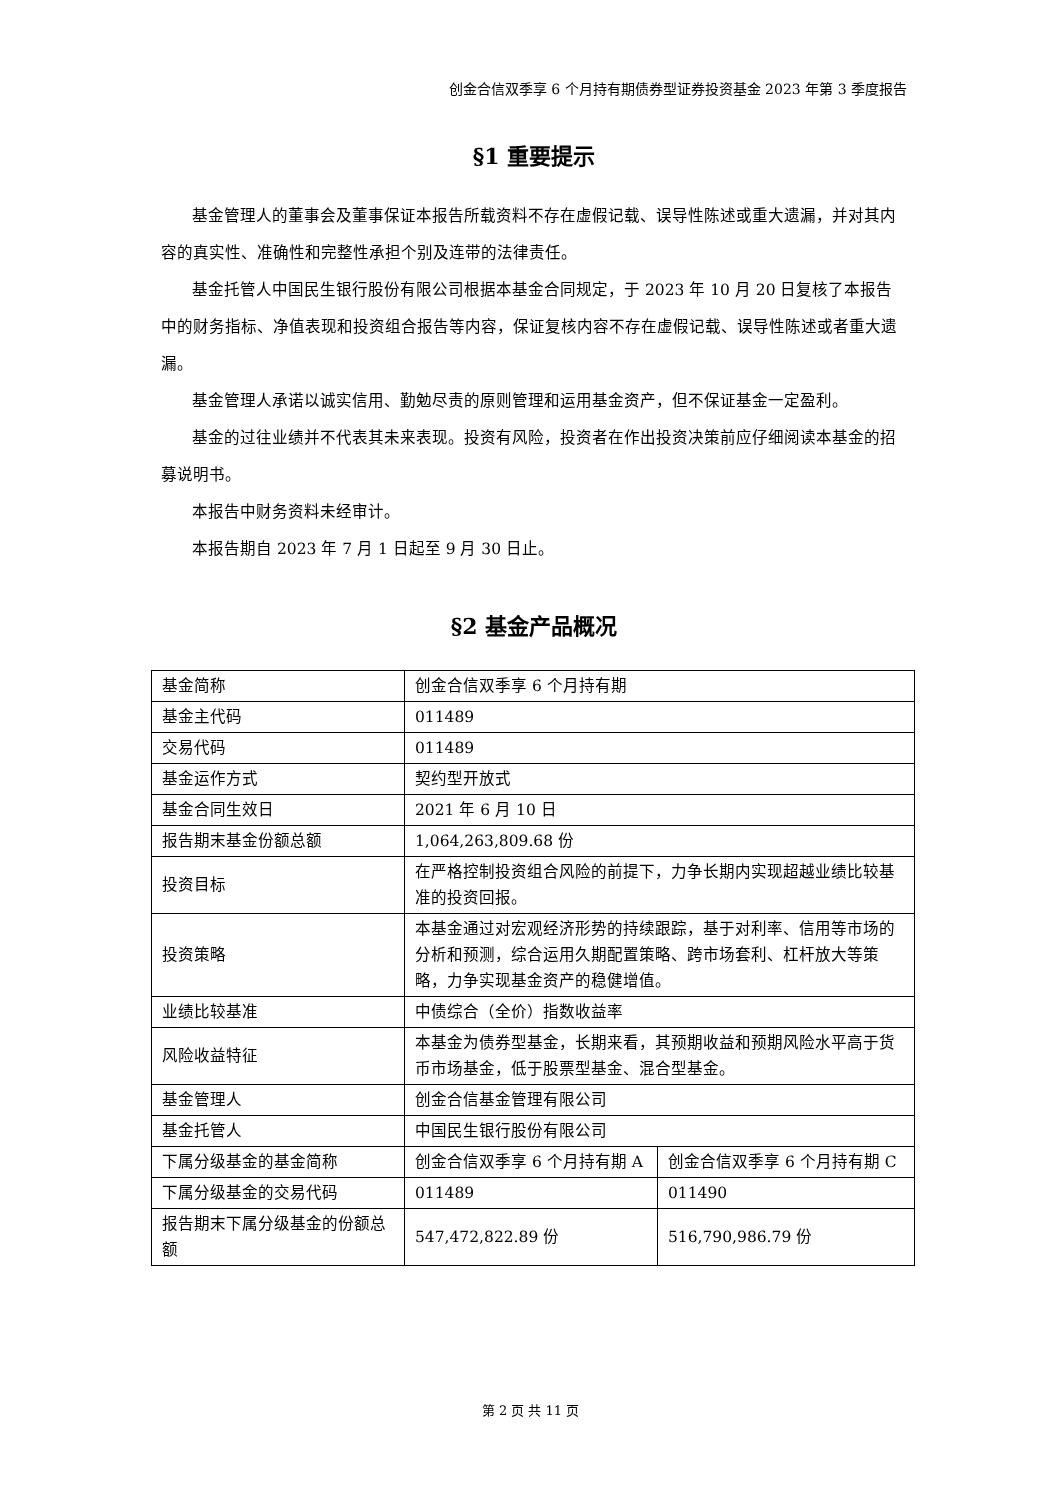创金合信双季享 6 个月持有期债券型证券投资基金 2023 年第 3 季度报告
§1 重要提示
基金管理人的董事会及董事保证本报告所载资料不存在虚假记载、误导性陈述或重大遗漏，并对其内容的真实性、准确性和完整性承担个别及连带的法律责任。
基金托管人中国民生银行股份有限公司根据本基金合同规定，于 2023 年 10 月 20 日复核了本报告中的财务指标、净值表现和投资组合报告等内容，保证复核内容不存在虚假记载、误导性陈述或者重大遗漏。
基金管理人承诺以诚实信用、勤勉尽责的原则管理和运用基金资产，但不保证基金一定盈利。
基金的过往业绩并不代表其未来表现。投资有风险，投资者在作出投资决策前应仔细阅读本基金的招募说明书。
本报告中财务资料未经审计。
本报告期自 2023 年 7 月 1 日起至 9 月 30 日止。
§2 基金产品概况
| 基金简称 | 创金合信双季享 6 个月持有期 | |
| 基金主代码 | 011489 | |
| 交易代码 | 011489 | |
| 基金运作方式 | 契约型开放式 | |
| 基金合同生效日 | 2021 年 6 月 10 日 | |
| 报告期末基金份额总额 | 1,064,263,809.68 份 | |
| 投资目标 | 在严格控制投资组合风险的前提下，力争长期内实现超越业绩比较基准的投资回报。 | |
| 投资策略 | 本基金通过对宏观经济形势的持续跟踪，基于对利率、信用等市场的分析和预测，综合运用久期配置策略、跨市场套利、杠杆放大等策略，力争实现基金资产的稳健增值。 | |
| 业绩比较基准 | 中债综合（全价）指数收益率 | |
| 风险收益特征 | 本基金为债券型基金，长期来看，其预期收益和预期风险水平高于货币市场基金，低于股票型基金、混合型基金。 | |
| 基金管理人 | 创金合信基金管理有限公司 | |
| 基金托管人 | 中国民生银行股份有限公司 | |
| 下属分级基金的基金简称 | 创金合信双季享 6 个月持有期 A | 创金合信双季享 6 个月持有期 C |
| 下属分级基金的交易代码 | 011489 | 011490 |
| 报告期末下属分级基金的份额总额 | 547,472,822.89 份 | 516,790,986.79 份 |
第 2 页 共 11 页